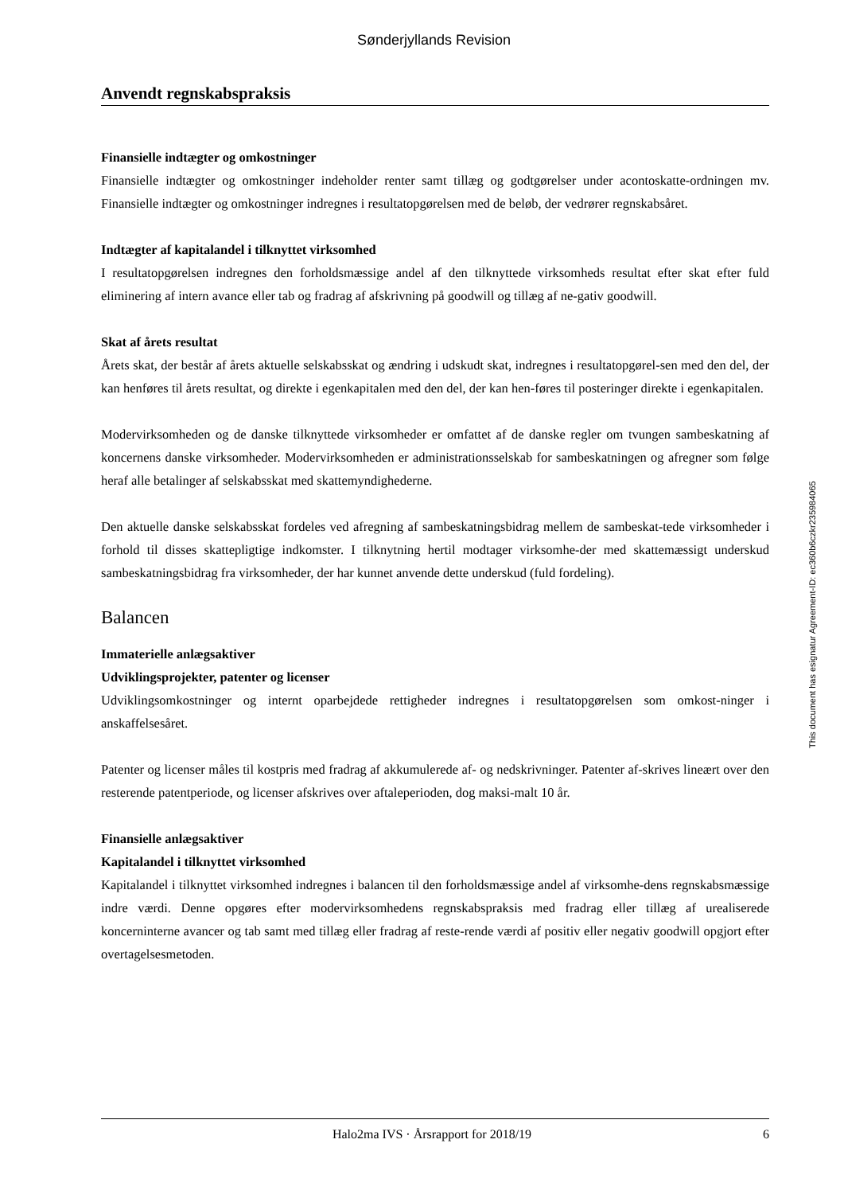Sønderjyllands Revision
Anvendt regnskabspraksis
Finansielle indtægter og omkostninger
Finansielle indtægter og omkostninger indeholder renter samt tillæg og godtgørelser under acontoskatte-ordningen mv. Finansielle indtægter og omkostninger indregnes i resultatopgørelsen med de beløb, der vedrører regnskabsåret.
Indtægter af kapitalandel i tilknyttet virksomhed
I resultatopgørelsen indregnes den forholdsmæssige andel af den tilknyttede virksomheds resultat efter skat efter fuld eliminering af intern avance eller tab og fradrag af afskrivning på goodwill og tillæg af ne-gativ goodwill.
Skat af årets resultat
Årets skat, der består af årets aktuelle selskabsskat og ændring i udskudt skat, indregnes i resultatopgørel-sen med den del, der kan henføres til årets resultat, og direkte i egenkapitalen med den del, der kan hen-føres til posteringer direkte i egenkapitalen.
Modervirksomheden og de danske tilknyttede virksomheder er omfattet af de danske regler om tvungen sambeskatning af koncernens danske virksomheder. Modervirksomheden er administrationsselskab for sambeskatningen og afregner som følge heraf alle betalinger af selskabsskat med skattemyndighederne.
Den aktuelle danske selskabsskat fordeles ved afregning af sambeskatningsbidrag mellem de sambeskat-tede virksomheder i forhold til disses skattepligtige indkomster. I tilknytning hertil modtager virksomhe-der med skattemæssigt underskud sambeskatningsbidrag fra virksomheder, der har kunnet anvende dette underskud (fuld fordeling).
Balancen
Immaterielle anlægsaktiver
Udviklingsprojekter, patenter og licenser
Udviklingsomkostninger og internt oparbejdede rettigheder indregnes i resultatopgørelsen som omkost-ninger i anskaffelsesåret.
Patenter og licenser måles til kostpris med fradrag af akkumulerede af- og nedskrivninger. Patenter af-skrives lineært over den resterende patentperiode, og licenser afskrives over aftaleperioden, dog maksi-malt 10 år.
Finansielle anlægsaktiver
Kapitalandel i tilknyttet virksomhed
Kapitalandel i tilknyttet virksomhed indregnes i balancen til den forholdsmæssige andel af virksomhe-dens regnskabsmæssige indre værdi. Denne opgøres efter modervirksomhedens regnskabspraksis med fradrag eller tillæg af urealiserede koncerninterne avancer og tab samt med tillæg eller fradrag af reste-rende værdi af positiv eller negativ goodwill opgjort efter overtagelsesmetoden.
This document has esignatur Agreement-ID: ec360b6czkr235984065
Halo2ma IVS · Årsrapport for 2018/19 6